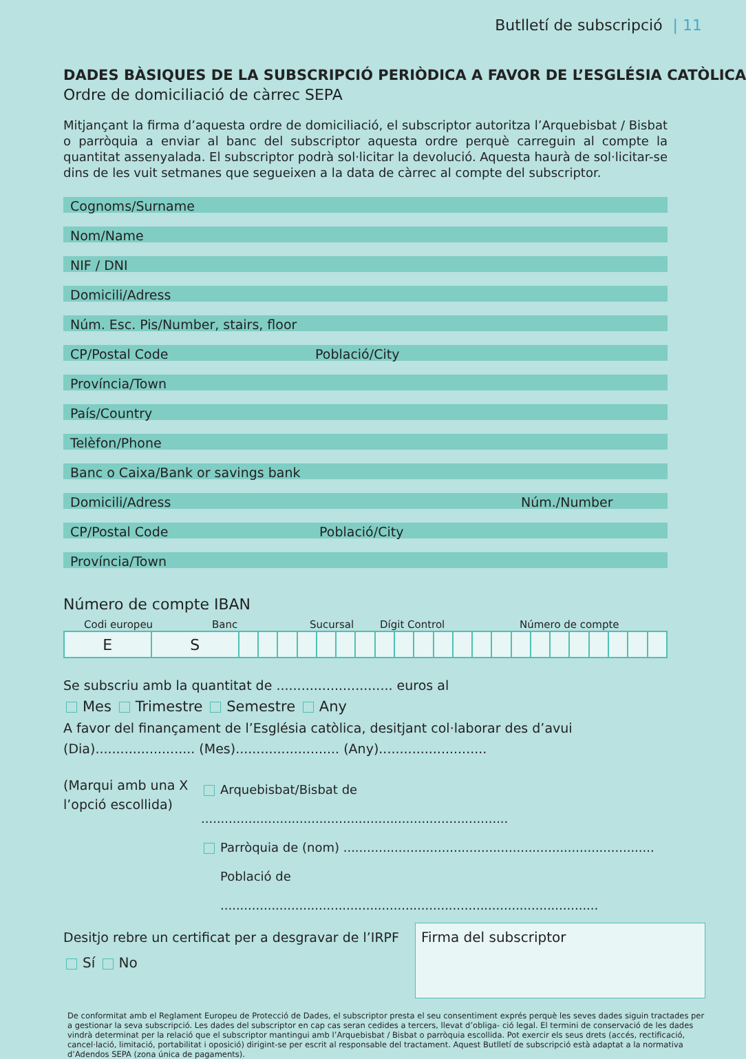Butlletí de subscripció | 11
DADES BÀSIQUES DE LA SUBSCRIPCIÓ PERIÒDICA A FAVOR DE L’ESGLÉSIA CATÒLICA
Ordre de domiciliació de càrrec SEPA
Mitjançant la firma d’aquesta ordre de domiciliació, el subscriptor autoritza l’Arquebisbat / Bisbat o parròquia a enviar al banc del subscriptor aquesta ordre perquè carreguin al compte la quantitat assenyalada. El subscriptor podrà sol·licitar la devolució. Aquesta haurà de sol·licitar-se dins de les vuit setmanes que segueixen a la data de càrrec al compte del subscriptor.
Cognoms/Surname
Nom/Name
NIF / DNI
Domicili/Adress
Núm. Esc. Pis/Number, stairs, floor
CP/Postal Code Població/City
Província/Town
País/Country
Telèfon/Phone
Banc o Caixa/Bank or savings bank
Domicili/Adress Núm./Number
CP/Postal Code Població/City
Província/Town
Número de compte IBAN
Codi europeu Banc Sucursal Dígit Control Número de compte
| E | S | | | | | | | | | | | | | | | | | | | | | | |
Se subscriu amb la quantitat de ............................ euros al
Mes Trimestre Semestre Any
A favor del finançament de l’Església catòlica, desitjant col·laborar des d’avui
(Dia)........................ (Mes)......................... (Any)..........................
(Marqui amb una X l’opció escollida)
Arquebisbat/Bisbat de ..............................................................................
Parròquia de (nom) ...............................................................................
Població de ................................................................................................
Desitjo rebre un certificat per a desgravar de l’IRPF
Sí No
Firma del subscriptor
De conformitat amb el Reglament Europeu de Protecció de Dades, el subscriptor presta el seu consentiment exprés perquè les seves dades siguin tractades per a gestionar la seva subscripció. Les dades del subscriptor en cap cas seran cedides a tercers, llevat d’obliga- ció legal. El termini de conservació de les dades vindrà determinat per la relació que el subscriptor mantingui amb l’Arquebisbat / Bisbat o parròquia escollida. Pot exercir els seus drets (accés, rectificació, cancel·lació, limitació, portabilitat i oposició) dirigint-se per escrit al responsable del tractament. Aquest Butlletí de subscripció està adaptat a la normativa d’Adendos SEPA (zona única de pagaments).